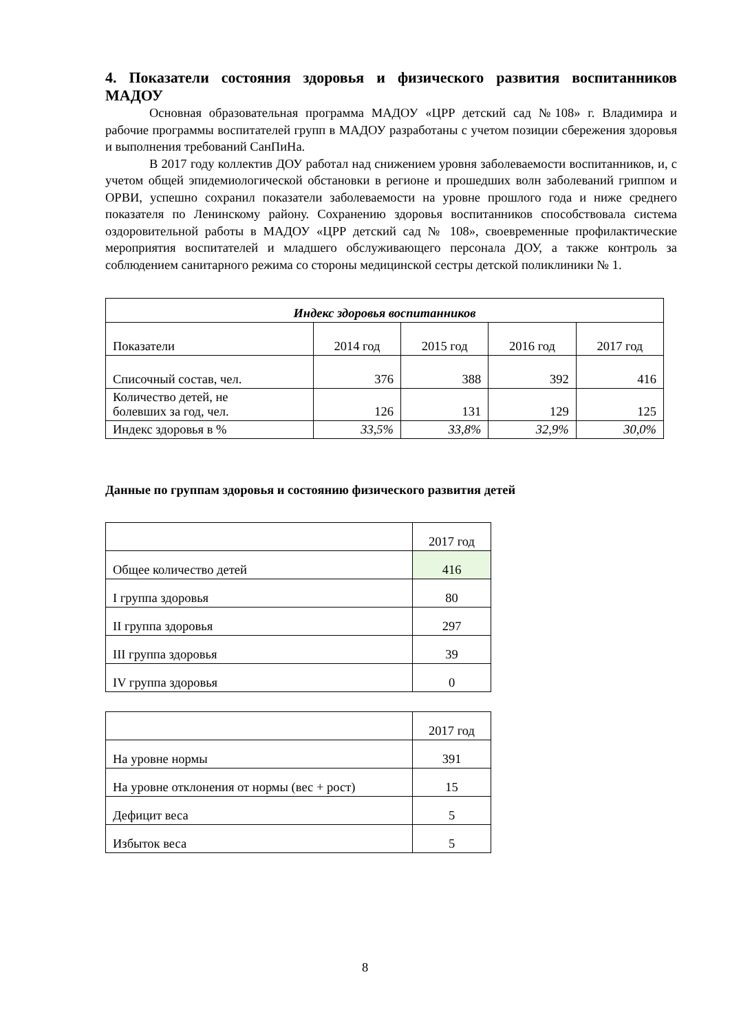4. Показатели состояния здоровья и физического развития воспитанников МАДОУ
Основная образовательная программа МАДОУ «ЦРР детский сад №108» г. Владимира и рабочие программы воспитателей групп в МАДОУ разработаны с учетом позиции сбережения здоровья и выполнения требований СанПиНа.
В 2017 году коллектив ДОУ работал над снижением уровня заболеваемости воспитанников, и, с учетом общей эпидемиологической обстановки в регионе и прошедших волн заболеваний гриппом и ОРВИ, успешно сохранил показатели заболеваемости на уровне прошлого года и ниже среднего показателя по Ленинскому району. Сохранению здоровья воспитанников способствовала система оздоровительной работы в МАДОУ «ЦРР детский сад № 108», своевременные профилактические мероприятия воспитателей и младшего обслуживающего персонала ДОУ, а также контроль за соблюдением санитарного режима со стороны медицинской сестры детской поликлиники № 1.
| Индекс здоровья воспитанников | | | | |
| Показатели | 2014 год | 2015 год | 2016 год | 2017 год |
| Списочный состав, чел. | 376 | 388 | 392 | 416 |
| Количество детей, не болевших за год, чел. | 126 | 131 | 129 | 125 |
| Индекс здоровья в % | 33,5% | 33,8% | 32,9% | 30,0% |
Данные по группам здоровья и состоянию физического развития детей
| | 2017 год |
| Общее количество детей | 416 |
| I группа здоровья | 80 |
| II группа здоровья | 297 |
| III группа здоровья | 39 |
| IV группа здоровья | 0 |
| | 2017 год |
| На уровне нормы | 391 |
| На уровне отклонения от нормы (вес + рост) | 15 |
| Дефицит веса | 5 |
| Избыток веса | 5 |
8